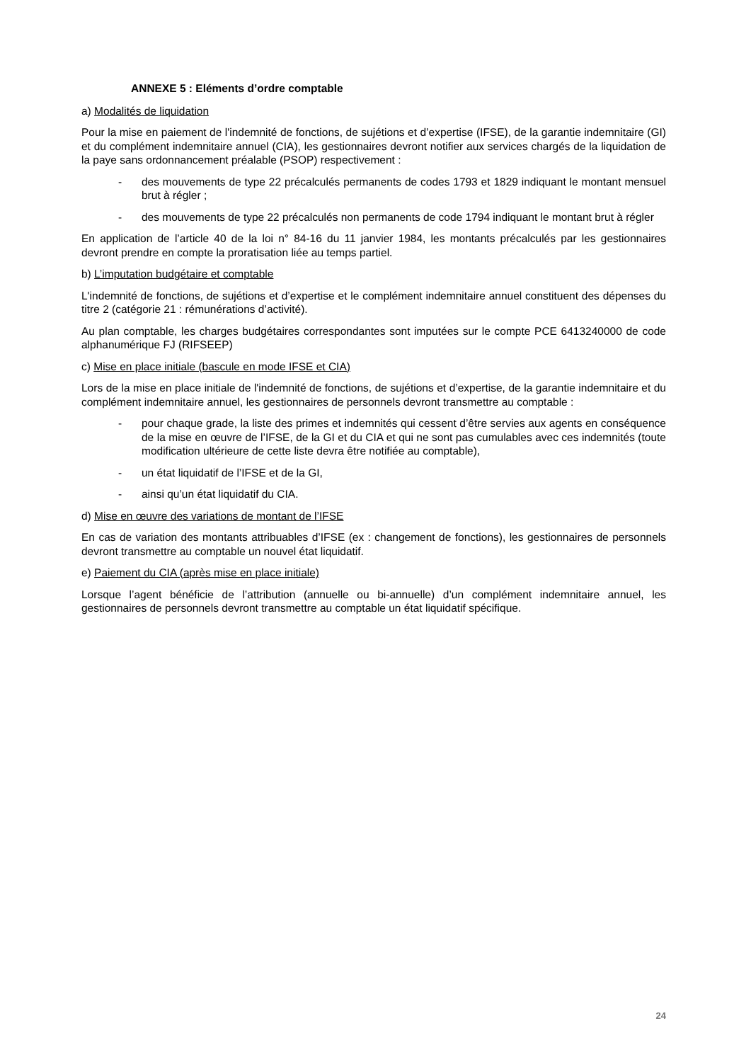ANNEXE 5 : Eléments d’ordre comptable
a) Modalités de liquidation
Pour la mise en paiement de l'indemnité de fonctions, de sujétions et d’expertise (IFSE), de la garantie indemnitaire (GI) et du complément indemnitaire annuel (CIA), les gestionnaires devront notifier aux services chargés de la liquidation de la paye sans ordonnancement préalable (PSOP) respectivement :
- des mouvements de type 22 précalculés permanents de codes 1793 et 1829 indiquant le montant mensuel brut à régler ;
- des mouvements de type 22 précalculés non permanents de code 1794 indiquant le montant brut à régler
En application de l’article 40 de la loi n° 84-16 du 11 janvier 1984, les montants précalculés par les gestionnaires devront prendre en compte la proratisation liée au temps partiel.
b) L’imputation budgétaire et comptable
L'indemnité de fonctions, de sujétions et d’expertise et le complément indemnitaire annuel constituent des dépenses du titre 2 (catégorie 21 : rémunérations d’activité).
Au plan comptable, les charges budgétaires correspondantes sont imputées sur le compte PCE 6413240000 de code alphanumérique FJ (RIFSEEP)
c) Mise en place initiale (bascule en mode IFSE et CIA)
Lors de la mise en place initiale de l'indemnité de fonctions, de sujétions et d’expertise, de la garantie indemnitaire et du complément indemnitaire annuel, les gestionnaires de personnels devront transmettre au comptable :
- pour chaque grade, la liste des primes et indemnités qui cessent d’être servies aux agents en conséquence de la mise en œuvre de l’IFSE, de la GI et du CIA et qui ne sont pas cumulables avec ces indemnités (toute modification ultérieure de cette liste devra être notifiée au comptable),
- un état liquidatif de l’IFSE et de la GI,
- ainsi qu’un état liquidatif du CIA.
d) Mise en œuvre des variations de montant de l’IFSE
En cas de variation des montants attribuables d’IFSE (ex : changement de fonctions), les gestionnaires de personnels devront transmettre au comptable un nouvel état liquidatif.
e) Paiement du CIA (après mise en place initiale)
Lorsque l’agent bénéficie de l’attribution (annuelle ou bi-annuelle) d’un complément indemnitaire annuel, les gestionnaires de personnels devront transmettre au comptable un état liquidatif spécifique.
24